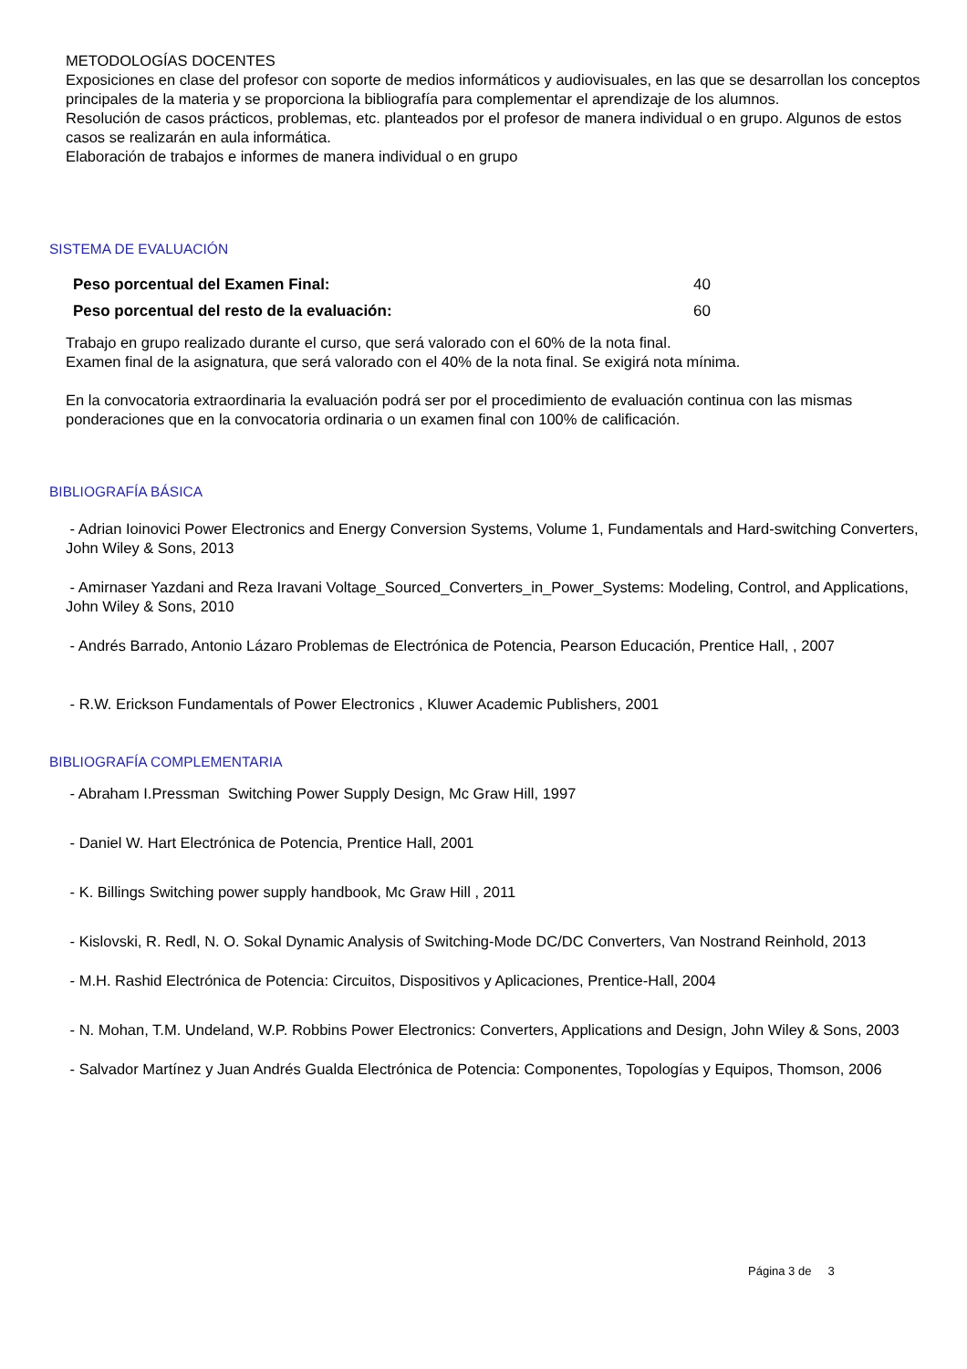METODOLOGÍAS DOCENTES
Exposiciones en clase del profesor con soporte de medios informáticos y audiovisuales, en las que se desarrollan los conceptos principales de la materia y se proporciona la bibliografía para complementar el aprendizaje de los alumnos.
Resolución de casos prácticos, problemas, etc. planteados por el profesor de manera individual o en grupo. Algunos de estos casos se realizarán en aula informática.
Elaboración de trabajos e informes de manera individual o en grupo
SISTEMA DE EVALUACIÓN
| Peso porcentual del Examen Final: | 40 |
| Peso porcentual del resto de la evaluación: | 60 |
Trabajo en grupo realizado durante el curso, que será valorado con el 60% de la nota final.
Examen final de la asignatura, que será valorado con el 40% de la nota final. Se exigirá nota mínima.
En la convocatoria extraordinaria la evaluación podrá ser por el procedimiento de evaluación continua con las mismas ponderaciones que en la convocatoria ordinaria o un examen final con 100% de calificación.
BIBLIOGRAFÍA BÁSICA
- Adrian Ioinovici Power Electronics and Energy Conversion Systems, Volume 1, Fundamentals and Hard-switching Converters, John Wiley & Sons, 2013
- Amirnaser Yazdani and Reza Iravani Voltage_Sourced_Converters_in_Power_Systems: Modeling, Control, and Applications, John Wiley & Sons, 2010
- Andrés Barrado, Antonio Lázaro Problemas de Electrónica de Potencia, Pearson Educación, Prentice Hall, , 2007
- R.W. Erickson Fundamentals of Power Electronics , Kluwer Academic Publishers, 2001
BIBLIOGRAFÍA COMPLEMENTARIA
- Abraham I.Pressman Switching Power Supply Design, Mc Graw Hill, 1997
- Daniel W. Hart Electrónica de Potencia, Prentice Hall, 2001
- K. Billings Switching power supply handbook, Mc Graw Hill , 2011
- Kislovski, R. Redl, N. O. Sokal Dynamic Analysis of Switching-Mode DC/DC Converters, Van Nostrand Reinhold, 2013
- M.H. Rashid Electrónica de Potencia: Circuitos, Dispositivos y Aplicaciones, Prentice-Hall, 2004
- N. Mohan, T.M. Undeland, W.P. Robbins Power Electronics: Converters, Applications and Design, John Wiley & Sons, 2003
- Salvador Martínez y Juan Andrés Gualda Electrónica de Potencia: Componentes, Topologías y Equipos, Thomson, 2006
Página 3 de 3